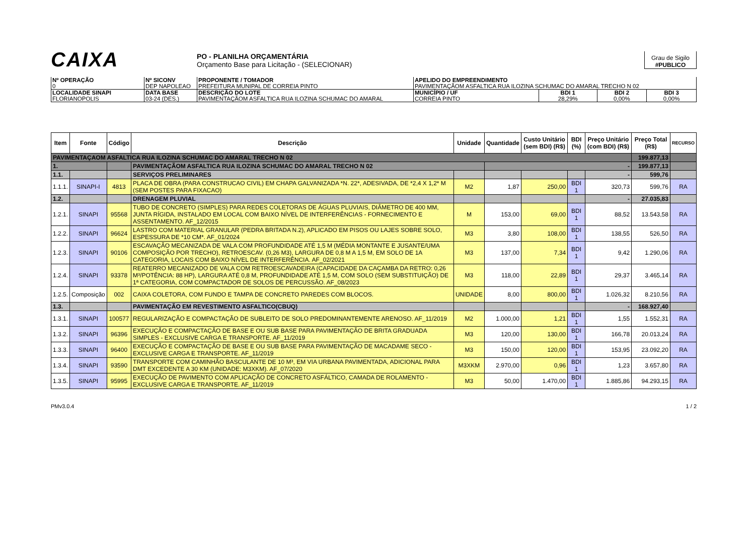CAIXA
PO - PLANILHA ORÇAMENTÁRIA
Orçamento Base para Licitação - (SELECIONAR)
Grau de Sigilo
#PUBLICO
| Nº OPERAÇÃO 0 | Nº SICONV DEP NAPOLEAO | PROPONENTE / TOMADOR PREFEITURA MUNIPAL DE CORREIA PINTO | APELIDO DO EMPREENDIMENTO PAVIMENTAÇÃOM ASFALTICA RUA ILOZINA SCHUMAC DO AMARAL TRECHO N 02 | | | |
| LOCALIDADE SINAPI FLORIANOPOLIS | DATA BASE 03-24 (DES.) | DESCRIÇÃO DO LOTE PAVIMENTAÇÃOM ASFALTICA RUA ILOZINA SCHUMAC DO AMARAL | MUNICÍPIO / UF CORREIA PINTO | BDI 1 28,29% | BDI 2 0,00% | BDI 3 0,00% |
| Item | Fonte | Código | Descrição | Unidade | Quantidade | Custo Unitário (sem BDI) (R$) | BDI (%) | Preço Unitário (com BDI) (R$) | Preço Total (R$) | RECURSO |
| --- | --- | --- | --- | --- | --- | --- | --- | --- | --- | --- |
| PAVIMENTAÇAOM ASFALTICA RUA ILOZINA SCHUMAC DO AMARAL TRECHO N 02 | | | | | | | | | 199.877,13 | |
| 1. | | | PAVIMENTAÇÃOM ASFALTICA RUA ILOZINA SCHUMAC DO AMARAL TRECHO N 02 | | - | | | | 199.877,13 | |
| 1.1. | | | SERVIÇOS PRELIMINARES | | | | | - | 599,76 | |
| 1.1.1. | SINAPI-I | 4813 | PLACA DE OBRA (PARA CONSTRUCAO CIVIL) EM CHAPA GALVANIZADA *N. 22*, ADESIVADA, DE *2,4 X 1,2* M (SEM POSTES PARA FIXACAO) | M2 | 1,87 | 250,00 | BDI 1 | 320,73 | 599,76 | RA |
| 1.2. | | | DRENAGEM PLUVIAL | | | | | - | 27.035,83 | |
| 1.2.1. | SINAPI | 95568 | TUBO DE CONCRETO (SIMPLES) PARA REDES COLETORAS DE ÁGUAS PLUVIAIS, DIÂMETRO DE 400 MM, JUNTA RÍGIDA, INSTALADO EM LOCAL COM BAIXO NÍVEL DE INTERFERÊNCIAS - FORNECIMENTO E ASSENTAMENTO. AF_12/2015 | M | 153,00 | 69,00 | BDI 1 | 88,52 | 13.543,58 | RA |
| 1.2.2. | SINAPI | 96624 | LASTRO COM MATERIAL GRANULAR (PEDRA BRITADA N.2), APLICADO EM PISOS OU LAJES SOBRE SOLO, ESPESSURA DE *10 CM*. AF_01/2024 | M3 | 3,80 | 108,00 | BDI 1 | 138,55 | 526,50 | RA |
| 1.2.3. | SINAPI | 90106 | ESCAVAÇÃO MECANIZADA DE VALA COM PROFUNDIDADE ATÉ 1,5 M (MÉDIA MONTANTE E JUSANTE/UMA COMPOSIÇÃO POR TRECHO), RETROESCAV. (0,26 M3), LARGURA DE 0,8 M A 1,5 M, EM SOLO DE 1A CATEGORIA, LOCAIS COM BAIXO NÍVEL DE INTERFERÊNCIA. AF_02/2021 | M3 | 137,00 | 7,34 | BDI 1 | 9,42 | 1.290,06 | RA |
| 1.2.4. | SINAPI | 93378 | REATERRO MECANIZADO DE VALA COM RETROESCAVADEIRA (CAPACIDADE DA CAÇAMBA DA RETRO: 0,26 M³/POTÊNCIA: 88 HP), LARGURA ATÉ 0,8 M, PROFUNDIDADE ATÉ 1,5 M, COM SOLO (SEM SUBSTITUIÇÃO) DE 1ª CATEGORIA, COM COMPACTADOR DE SOLOS DE PERCUSSÃO. AF_08/2023 | M3 | 118,00 | 22,89 | BDI 1 | 29,37 | 3.465,14 | RA |
| 1.2.5. | Composição | 002 | CAIXA COLETORA, COM FUNDO E TAMPA DE CONCRETO PAREDES COM BLOCOS. | UNIDADE | 8,00 | 800,00 | BDI 1 | 1.026,32 | 8.210,56 | RA |
| 1.3. | | | PAVIMENTAÇÃO EM REVESTIMENTO ASFALTICO(CBUQ) | | | | | - | 168.927,40 | |
| 1.3.1. | SINAPI | 100577 | REGULARIZAÇÃO E COMPACTAÇÃO DE SUBLEITO DE SOLO PREDOMINANTEMENTE ARENOSO. AF_11/2019 | M2 | 1.000,00 | 1,21 | BDI 1 | 1,55 | 1.552,31 | RA |
| 1.3.2. | SINAPI | 96396 | EXECUÇÃO E COMPACTAÇÃO DE BASE E OU SUB BASE PARA PAVIMENTAÇÃO DE BRITA GRADUADA SIMPLES - EXCLUSIVE CARGA E TRANSPORTE. AF_11/2019 | M3 | 120,00 | 130,00 | BDI 1 | 166,78 | 20.013,24 | RA |
| 1.3.3. | SINAPI | 96400 | EXECUÇÃO E COMPACTAÇÃO DE BASE E OU SUB BASE PARA PAVIMENTAÇÃO DE MACADAME SECO - EXCLUSIVE CARGA E TRANSPORTE. AF_11/2019 | M3 | 150,00 | 120,00 | BDI 1 | 153,95 | 23.092,20 | RA |
| 1.3.4. | SINAPI | 93590 | TRANSPORTE COM CAMINHÃO BASCULANTE DE 10 M³, EM VIA URBANA PAVIMENTADA, ADICIONAL PARA DMT EXCEDENTE A 30 KM (UNIDADE: M3XKM). AF_07/2020 | M3XKM | 2.970,00 | 0,96 | BDI 1 | 1,23 | 3.657,80 | RA |
| 1.3.5. | SINAPI | 95995 | EXECUÇÃO DE PAVIMENTO COM APLICAÇÃO DE CONCRETO ASFÁLTICO, CAMADA DE ROLAMENTO - EXCLUSIVE CARGA E TRANSPORTE. AF_11/2019 | M3 | 50,00 | 1.470,00 | BDI 1 | 1.885,86 | 94.293,15 | RA |
PMv3.0.4 1 / 2